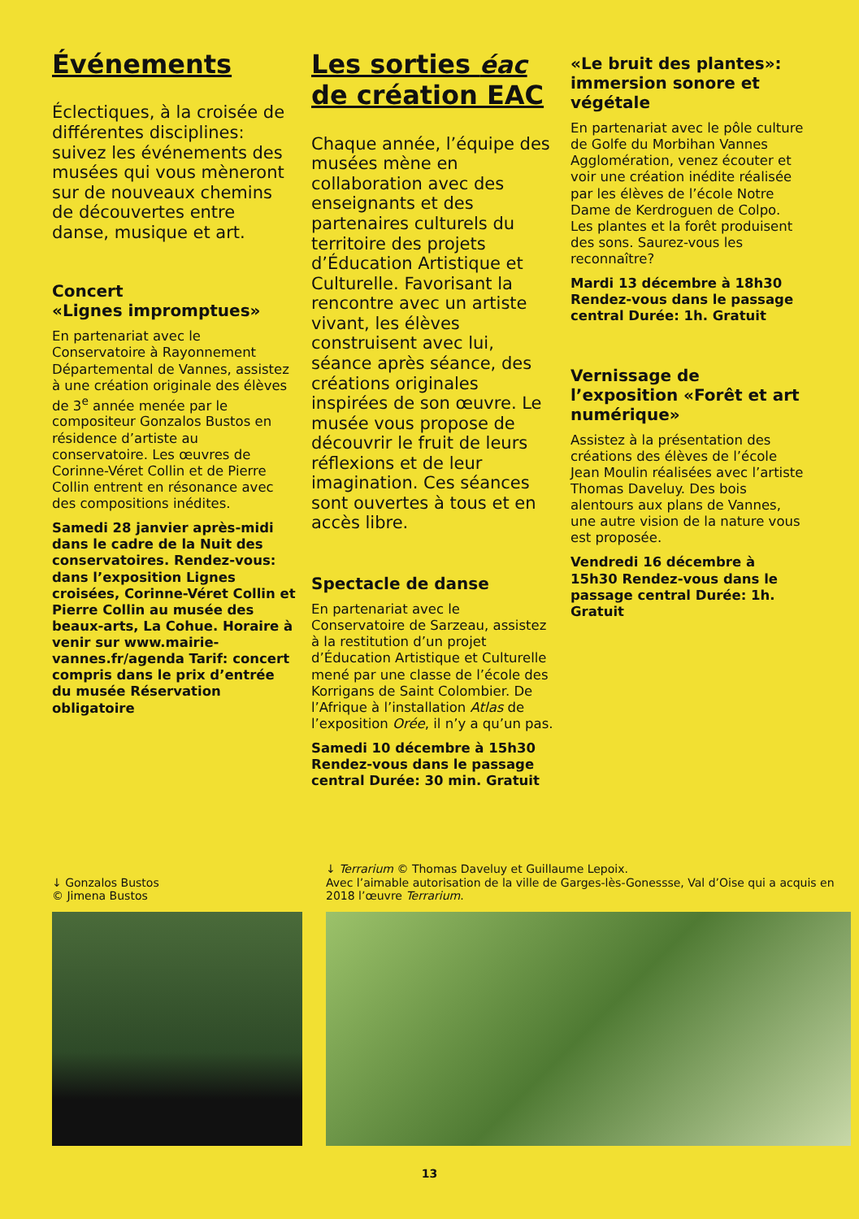Événements
Éclectiques, à la croisée de différentes disciplines: suivez les événements des musées qui vous mèneront sur de nouveaux chemins de découvertes entre danse, musique et art.
Concert
«Lignes impromptues»
En partenariat avec le Conservatoire à Rayonnement Départemental de Vannes, assistez à une création originale des élèves de 3<sup>e</sup> année menée par le compositeur Gonzalos Bustos en résidence d’artiste au conservatoire. Les œuvres de Corinne-Véret Collin et de Pierre Collin entrent en résonance avec des compositions inédites.
Samedi 28 janvier après-midi dans le cadre de la Nuit des conservatoires. Rendez-vous: dans l’exposition Lignes croisées, Corinne-Véret Collin et Pierre Collin au musée des beaux-arts, La Cohue. Horaire à venir sur www.mairie-vannes.fr/agenda Tarif: concert compris dans le prix d’entrée du musée Réservation obligatoire
Les sorties éac
de création EAC
Chaque année, l’équipe des musées mène en collaboration avec des enseignants et des partenaires culturels du territoire des projets d’Éducation Artistique et Culturelle. Favorisant la rencontre avec un artiste vivant, les élèves construisent avec lui, séance après séance, des créations originales inspirées de son œuvre. Le musée vous propose de découvrir le fruit de leurs réflexions et de leur imagination. Ces séances sont ouvertes à tous et en accès libre.
Spectacle de danse
En partenariat avec le Conservatoire de Sarzeau, assistez à la restitution d’un projet d’Éducation Artistique et Culturelle mené par une classe de l’école des Korrigans de Saint Colombier. De l’Afrique à l’installation Atlas de l’exposition Orée, il n’y a qu’un pas.
Samedi 10 décembre à 15h30 Rendez-vous dans le passage central Durée: 30 min. Gratuit
«Le bruit des plantes»: immersion sonore et végétale
En partenariat avec le pôle culture de Golfe du Morbihan Vannes Agglomération, venez écouter et voir une création inédite réalisée par les élèves de l’école Notre Dame de Kerdroguen de Colpo. Les plantes et la forêt produisent des sons. Saurez-vous les reconnaître?
Mardi 13 décembre à 18h30 Rendez-vous dans le passage central Durée: 1h. Gratuit
Vernissage de l’exposition «Forêt et art numérique»
Assistez à la présentation des créations des élèves de l’école Jean Moulin réalisées avec l’artiste Thomas Daveluy. Des bois alentours aux plans de Vannes, une autre vision de la nature vous est proposée.
Vendredi 16 décembre à 15h30 Rendez-vous dans le passage central Durée: 1h. Gratuit
↓ Gonzalos Bustos
© Jimena Bustos
↓ Terrarium © Thomas Daveluy et Guillaume Lepoix.
Avec l’aimable autorisation de la ville de Garges-lès-Gonessse, Val d’Oise qui a acquis en 2018 l’œuvre Terrarium.
13